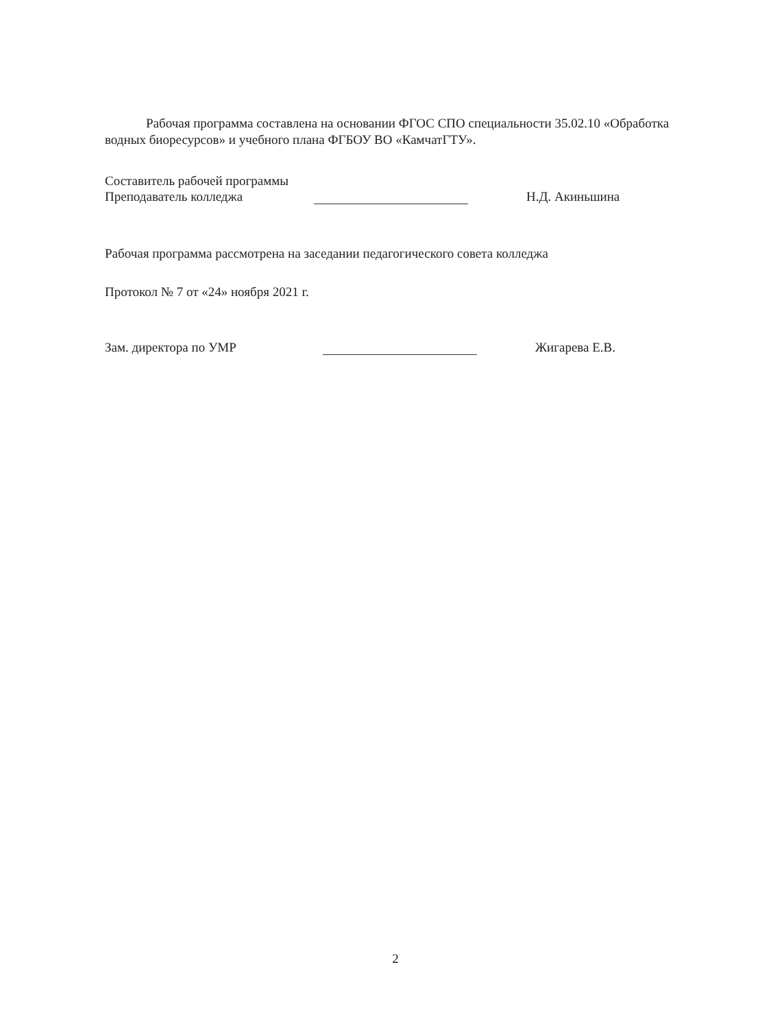Рабочая программа составлена на основании ФГОС СПО специальности 35.02.10 «Обработка водных биоресурсов» и учебного плана ФГБОУ ВО «КамчатГТУ».
Составитель рабочей программы
Преподаватель колледжа Н.Д. Акиньшина
Рабочая программа рассмотрена на заседании педагогического совета колледжа
Протокол № 7 от «24» ноября 2021 г.
Зам. директора по УМР Жигарева Е.В.
2